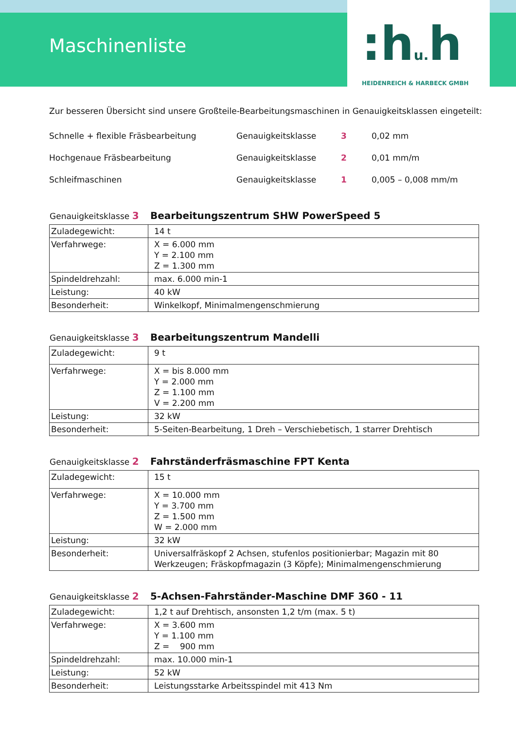Maschinenliste
:hu. h
HEIDENREICH & HARBECK GMBH
Zur besseren Übersicht sind unsere Großteile-Bearbeitungsmaschinen in Genauigkeitsklassen eingeteilt:
| Schnelle + flexible Fräsbearbeitung | Genauigkeitsklasse | 3 | 0,02 mm |
| Hochgenaue Fräsbearbeitung | Genauigkeitsklasse | 2 | 0,01 mm/m |
| Schleifmaschinen | Genauigkeitsklasse | 1 | 0,005 – 0,008 mm/m |
Genauigkeitsklasse 3 Bearbeitungszentrum SHW PowerSpeed 5
| Zuladegewicht: | 14 t |
| Verfahrwege: | X = 6.000 mm Y = 2.100 mm Z = 1.300 mm |
| Spindeldrehzahl: | max. 6.000 min-1 |
| Leistung: | 40 kW |
| Besonderheit: | Winkelkopf, Minimalmengenschmierung |
Genauigkeitsklasse 3 Bearbeitungszentrum Mandelli
| Zuladegewicht: | 9 t |
| Verfahrwege: | X = bis 8.000 mm Y = 2.000 mm Z = 1.100 mm V = 2.200 mm |
| Leistung: | 32 kW |
| Besonderheit: | 5-Seiten-Bearbeitung, 1 Dreh – Verschiebetisch, 1 starrer Drehtisch |
Genauigkeitsklasse 2 Fahrständerfräsmaschine FPT Kenta
| Zuladegewicht: | 15 t |
| Verfahrwege: | X = 10.000 mm Y = 3.700 mm Z = 1.500 mm W = 2.000 mm |
| Leistung: | 32 kW |
| Besonderheit: | Universalfräskopf 2 Achsen, stufenlos positionierbar; Magazin mit 80 Werkzeugen; Fräskopfmagazin (3 Köpfe); Minimalmengenschmierung |
Genauigkeitsklasse 2 5-Achsen-Fahrständer-Maschine DMF 360 - 11
| Zuladegewicht: | 1,2 t auf Drehtisch, ansonsten 1,2 t/m (max. 5 t) |
| Verfahrwege: | X = 3.600 mm Y = 1.100 mm Z = 900 mm |
| Spindeldrehzahl: | max. 10.000 min-1 |
| Leistung: | 52 kW |
| Besonderheit: | Leistungsstarke Arbeitsspindel mit 413 Nm |